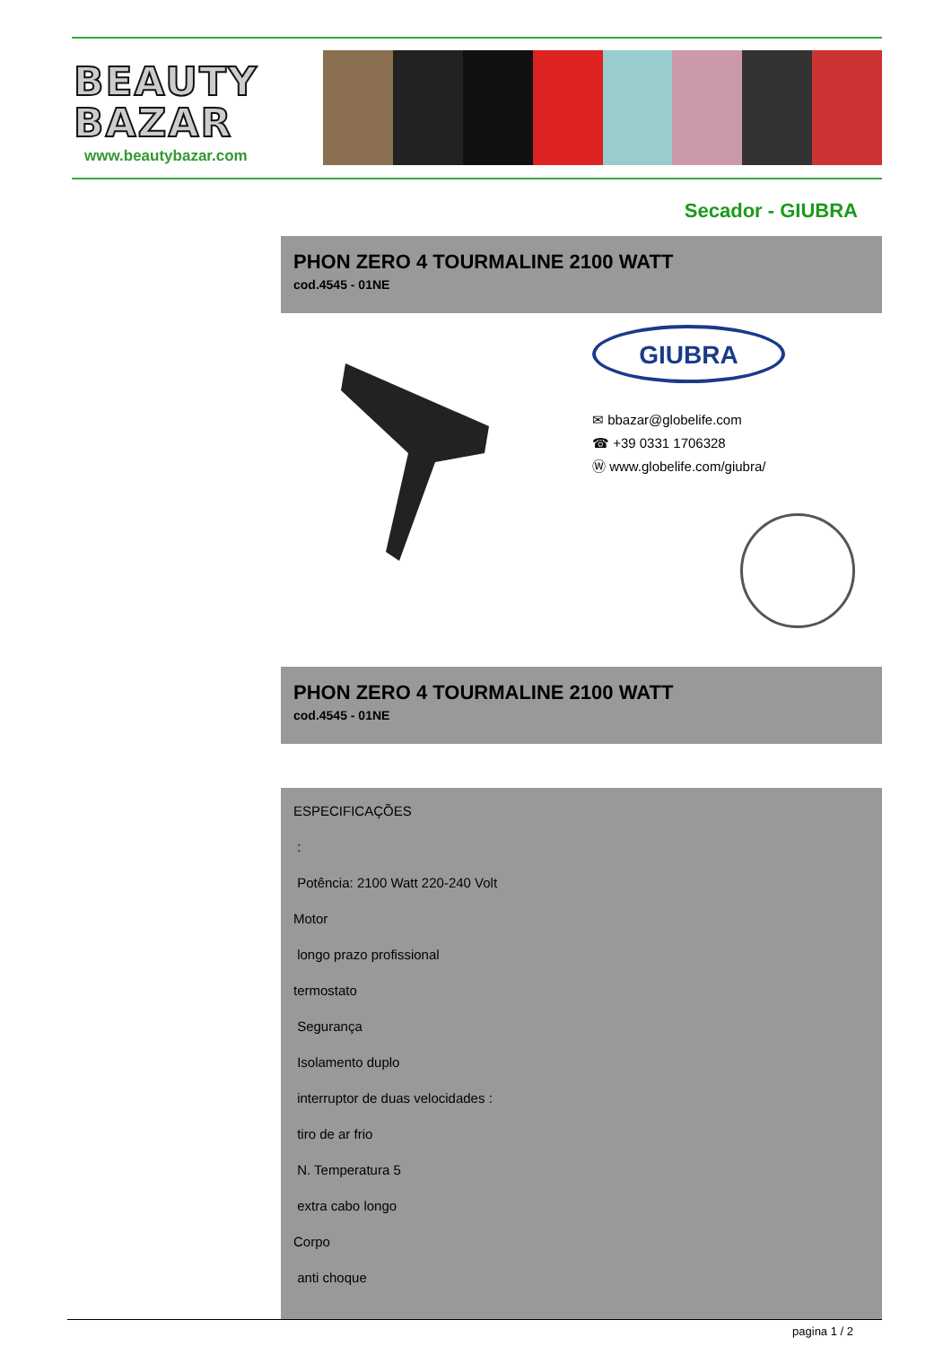BEAUTY
BAZAR
www.beautybazar.com
Secador - GIUBRA
PHON ZERO 4 TOURMALINE 2100 WATT
cod.4545 - 01NE
GIUBRA
✉ bbazar@globelife.com
☎ +39 0331 1706328
Ⓦ www.globelife.com/giubra/
PHON ZERO 4 TOURMALINE 2100 WATT
cod.4545 - 01NE
ESPECIFICAÇÕES
:
Potência: 2100 Watt 220-240 Volt
Motor
longo prazo profissional
termostato
Segurança
Isolamento duplo
interruptor de duas velocidades :
tiro de ar frio
N. Temperatura 5
extra cabo longo
Corpo
anti choque
pagina 1 / 2